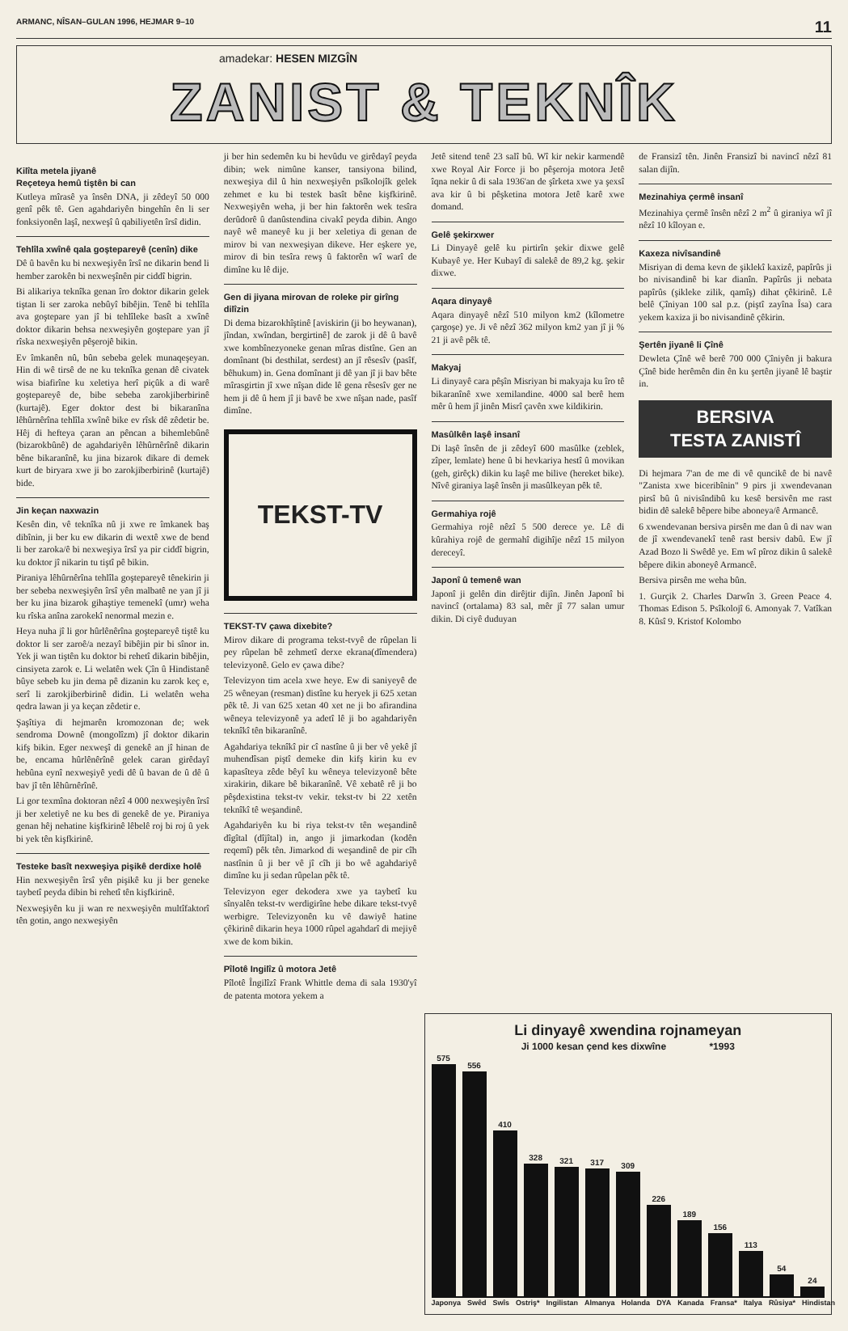ARMANC, NÎSAN–GULAN 1996, HEJMAR 9–10 11
amadekar: HESEN MIZGÎN
ZANIST & TEKNÎK
Kilîta metela jiyanê
Reçeteya hemû tiştên bi can
Kutleya mîrasê ya însên DNA, ji zêdeyî 50 000 genî pêk tê. Gen agahdariyên bingehîn ên li ser fonksiyonên laşî, nexweşî û qabiliyetên îrsî didin.
Tehlîla xwînê qala goştepareyê (cenîn) dike
Dê û bavên ku bi nexweşiyên îrsî ne dikarin bend li hember zarokên bi nexweşînên pir ciddî bigrin.
Bi alikariya teknîka genan îro doktor dikarin gelek tiştan li ser zaroka nebûyî bibêjin. Tenê bi tehlîla ava goştepare yan jî bi tehlîleke basît a xwînê doktor dikarin behsa nexweşiyên goştepare yan jî rîska nexweşiyên pêşerojê bikin.
Ev îmkanên nû, bûn sebeba gelek munaqeşeyan. Hin di wê tirsê de ne ku teknîka genan dê civatek wisa biafirîne ku xeletiya herî piçûk a di warê goştepareyê de, bibe sebeba zarokjiberbirinê (kurtajê). Eger doktor dest bi bikaranîna lêhûrnêrîna tehlîla xwînê bike ev rîsk dê zêdetir be. Hêj di hefteya çaran an pêncan a bihemlebûnê (bizarokbûnê) de agahdariyên lêhûrnêrînê dikarin bêne bikaranînê, ku jina bizarok dikare di demek kurt de biryara xwe ji bo zarokjiberbirinê (kurtajê) bide.
Jin keçan naxwazin
Kesên din, vê teknîka nû ji xwe re îmkanek baş dibînin, ji ber ku ew dikarin di wextê xwe de bend li ber zaroka/ê bi nexweşiya îrsî ya pir ciddî bigrin, ku doktor jî nikarin tu tiştî pê bikin.
Piraniya lêhûrnêrîna tehlîla goştepareyê tênekirin ji ber sebeba nexweşiyên îrsî yên malbatê ne yan jî ji ber ku jina bizarok gihaştiye temenekî (umr) weha ku rîska anîna zarokekî nenormal mezin e.
Heya nuha jî li gor hûrlênêrîna goştepareyê tiştê ku doktor li ser zaroê/a nezayî bibêjin pir bi sînor in. Yek ji wan tiştên ku doktor bi rehetî dikarin bibêjin, cinsiyeta zarok e. Li welatên wek Çîn û Hindistanê bûye sebeb ku jin dema pê dizanin ku zarok keç e, serî li zarokjiberbirinê didin. Li welatên weha qedra lawan ji ya keçan zêdetir e.
Şaşîtiya di hejmarên kromozonan de; wek sendroma Downê (mongolîzm) jî doktor dikarin kifş bikin. Eger nexweşî di genekê an jî hinan de be, encama hûrlênêrînê gelek caran girêdayî hebûna eynî nexweşiyê yedi dê û bavan de û dê û bav jî tên lêhûrnêrînê.
Li gor texmîna doktoran nêzî 4 000 nexweşiyên îrsî ji ber xeletiyê ne ku bes di genekê de ye. Piraniya genan hêj nehatine kişfkirinê lêbelê roj bi roj û yek bi yek tên kişfkirinê.
Testeke basît nexweşiya pişikê derdixe holê
Hin nexweşiyên îrsî yên pişikê ku ji ber geneke taybetî peyda dibin bi rehetî tên kişfkirinê.
Nexweşiyên ku ji wan re nexweşiyên multîfaktorî tên gotin, ango nexweşiyên
ji ber hin sedemên ku bi hevûdu ve girêdayî peyda dibin; wek nimûne kanser, tansiyona bilind, nexweşiya dil û hin nexweşiyên psîkolojîk gelek zehmet e ku bi testek basît bêne kişfkirinê. Nexweşiyên weha, ji ber hin faktorên wek tesîra derûdorê û danûstendina civakî peyda dibin. Ango nayê wê maneyê ku ji ber xeletiya di genan de mirov bi van nexweşiyan dikeve. Her eşkere ye, mirov di bin tesîra rewş û faktorên wî warî de dimîne ku lê dije.
Gen di jiyana mirovan de roleke pir girîng dilîzin
Di dema bizarokhîştinê [aviskirin (ji bo heywanan), jîndan, xwîndan, bergirtinê] de zarok ji dê û bavê xwe kombînezyoneke genan mîras distîne. Gen an domînant (bi desthilat, serdest) an jî rêsesîv (pasîf, bêhukum) in. Gena domînant ji dê yan jî ji bav bête mîrasgirtin jî xwe nîşan dide lê gena rêsesîv ger ne hem ji dê û hem jî ji bavê be xwe nîşan nade, pasîf dimîne.
TEKST-TV
TEKST-TV çawa dixebite?
Mirov dikare di programa tekst-tvyê de rûpelan li pey rûpelan bê zehmetî derxe ekrana(dîmendera) televizyonê. Gelo ev çawa dibe?
Televizyon tim acela xwe heye. Ew di saniyeyê de 25 wêneyan (resman) distîne ku heryek ji 625 xetan pêk tê. Ji van 625 xetan 40 xet ne ji bo afirandina wêneya televizyonê ya adetî lê ji bo agahdariyên teknîkî tên bikaranînê.
Agahdariya teknîkî pir cî nastîne û ji ber vê yekê jî muhendîsan piştî demeke din kifş kirin ku ev kapasîteya zêde bêyî ku wêneya televizyonê bête xirakirin, dikare bê bikaranînê. Vê xebatê rê ji bo pêşdexistina tekst-tv vekir. tekst-tv bi 22 xetên teknîkî tê weşandinê.
Agahdariyên ku bi riya tekst-tv tên weşandinê dîgîtal (dîjîtal) in, ango ji jimarkodan (kodên reqemî) pêk tên. Jimarkod di weşandinê de pir cîh nastînin û ji ber vê jî cîh ji bo wê agahdariyê dimîne ku ji sedan rûpelan pêk tê.
Televizyon eger dekodera xwe ya taybetî ku sînyalên tekst-tv werdigirîne hebe dikare tekst-tvyê werbigre. Televizyonên ku vê dawiyê hatine çêkirinê dikarin heya 1000 rûpel agahdarî di mejiyê xwe de kom bikin.
Pîlotê Ingilîz û motora Jetê
Pîlotê Îngilîzî Frank Whittle dema di sala 1930'yî de patenta motora yekem a
Jetê sitend tenê 23 salî bû. Wî kir nekir karmendê xwe Royal Air Force ji bo pêşeroja motora Jetê îqna nekir û di sala 1936'an de şîrketa xwe ya şexsî ava kir û bi pêşketina motora Jetê karê xwe domand.
Gelê şekirxwer
Li Dinyayê gelê ku pirtirîn şekir dixwe gelê Kubayê ye. Her Kubayî di salekê de 89,2 kg. şekir dixwe.
Aqara dinyayê
Aqara dinyayê nêzî 510 milyon km2 (kîlometre çargoşe) ye. Ji vê nêzî 362 milyon km2 yan jî ji % 21 ji avê pêk tê.
Makyaj
Li dinyayê cara pêşîn Misriyan bi makyaja ku îro tê bikaranînê xwe xemilandine. 4000 sal berê hem mêr û hem jî jinên Misrî çavên xwe kildikirin.
Masûlkên laşê insanî
Di laşê însên de ji zêdeyî 600 masûlke (zeblek, zîper, lemlate) hene û bi hevkariya hestî û movikan (geh, girêçk) dikin ku laşê me bilive (hereket bike). Nîvê giraniya laşê însên ji masûlkeyan pêk tê.
Germahiya rojê
Germahiya rojê nêzî 5 500 derece ye. Lê di kûrahiya rojê de germahî digihîje nêzî 15 milyon dereceyî.
Japonî û temenê wan
Japonî ji gelên din dirêjtir dijîn. Jinên Japonî bi navincî (ortalama) 83 sal, mêr jî 77 salan umur dikin. Di ciyê duduyan
de Fransizî tên. Jinên Fransizî bi navincî nêzî 81 salan dijîn.
Mezinahiya çermê insanî
Mezinahiya çermê însên nêzî 2 m<sup>2</sup> û giraniya wî jî nêzî 10 kîloyan e.
Kaxeza nivîsandinê
Misriyan di dema kevn de şiklekî kaxizê, papîrûs ji bo nivisandinê bi kar dianîn. Papîrûs ji nebata papîrûs (şikleke zilik, qamîş) dihat çêkirinê. Lê belê Çîniyan 100 sal p.z. (piştî zayîna Îsa) cara yekem kaxiza ji bo nivisandinê çêkirin.
Şertên jiyanê li Çînê
Dewleta Çînê wê berê 700 000 Çîniyên ji bakura Çînê bide herêmên din ên ku şertên jiyanê lê baştir in.
BERSIVA
TESTA ZANISTÎ
Di hejmara 7'an de me di vê quncikê de bi navê "Zanista xwe biceribînin" 9 pirs ji xwendevanan pirsî bû û nivisîndibû ku kesê bersivên me rast bidin dê salekê bêpere bibe aboneya/ê Armancê.
6 xwendevanan bersiva pirsên me dan û di nav wan de jî xwendevanekî tenê rast bersiv dabû. Ew jî Azad Bozo li Swêdê ye. Em wî pîroz dikin û salekê bêpere dikin aboneyê Armancê.
Bersiva pirsên me weha bûn.
1. Gurçik 2. Charles Darwîn 3. Green Peace 4. Thomas Edison 5. Psîkolojî 6. Amonyak 7. Vatîkan 8. Kûsî 9. Kristof Kolombo
Li dinyayê xwendina rojnameyan
Ji 1000 kesan çend kes dixwîne *1993
575
556
410
328
321
317
309
226
189
156
113
54
24
Japonya Swêd Swîs Ostriş* Ingilistan Almanya Holanda DYA Kanada Fransa* Italya Rûsiya* Hindistan